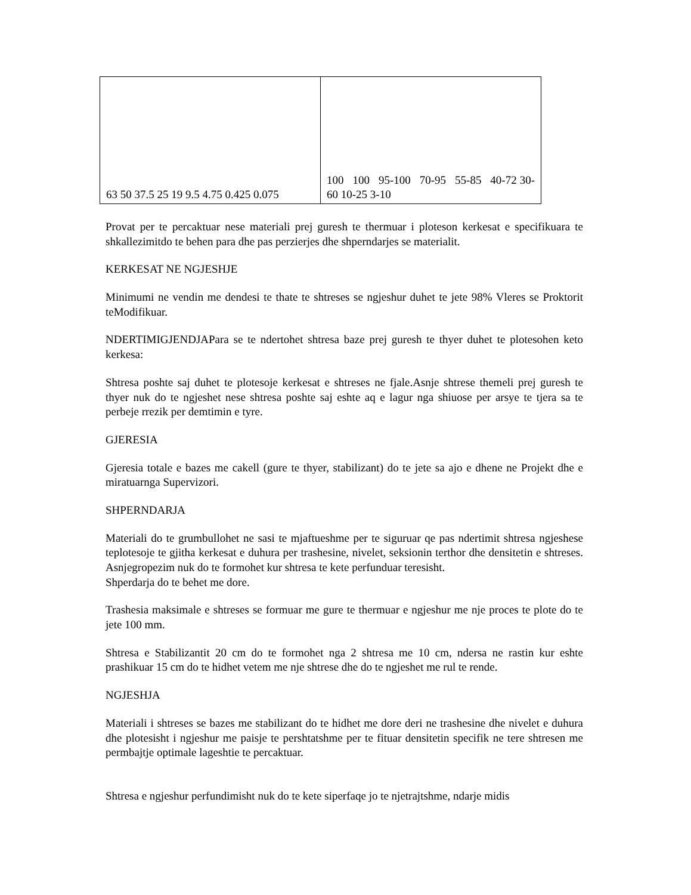| 63 50 37.5 25 19 9.5 4.75 0.425 0.075 | 100 100 95-100 70-95 55-85 40-72 30-60 10-25 3-10 |
Provat per te percaktuar nese materiali prej guresh te thermuar i ploteson kerkesat e specifikuara te shkallezimitdo te behen para dhe pas perzierjes dhe shperndarjes se materialit.
KERKESAT NE NGJESHJE
Minimumi ne vendin me dendesi te thate te shtreses se ngjeshur duhet te jete 98% Vleres se Proktorit teModifikuar.
NDERTIMIGJENDJAPara se te ndertohet shtresa baze prej guresh te thyer duhet te plotesohen keto kerkesa:
Shtresa poshte saj duhet te plotesoje kerkesat e shtreses ne fjale.Asnje shtrese themeli prej guresh te thyer nuk do te ngjeshet nese shtresa poshte saj eshte aq e lagur nga shiuose per arsye te tjera sa te perbeje rrezik per demtimin e tyre.
GJERESIA
Gjeresia totale e bazes me cakell (gure te thyer, stabilizant) do te jete sa ajo e dhene ne Projekt dhe e miratuarnga Supervizori.
SHPERNDARJA
Materiali do te grumbullohet ne sasi te mjaftueshme per te siguruar qe pas ndertimit shtresa ngjeshese teplotesoje te gjitha kerkesat e duhura per trashesine, nivelet, seksionin terthor dhe densitetin e shtreses. Asnjegropezim nuk do te formohet kur shtresa te kete perfunduar teresisht.
Shperdarja do te behet me dore.
Trashesia maksimale e shtreses se formuar me gure te thermuar e ngjeshur me nje proces te plote do te jete 100 mm.
Shtresa e Stabilizantit 20 cm do te formohet nga 2 shtresa me 10 cm, ndersa ne rastin kur eshte prashikuar 15 cm do te hidhet vetem me nje shtrese dhe do te ngjeshet me rul te rende.
NGJESHJA
Materiali i shtreses se bazes me stabilizant do te hidhet me dore deri ne trashesine dhe nivelet e duhura dhe plotesisht i ngjeshur me paisje te pershtatshme per te fituar densitetin specifik ne tere shtresen me permbajtje optimale lageshtie te percaktuar.
Shtresa e ngjeshur perfundimisht nuk do te kete siperfaqe jo te njetrajtshme, ndarje midis